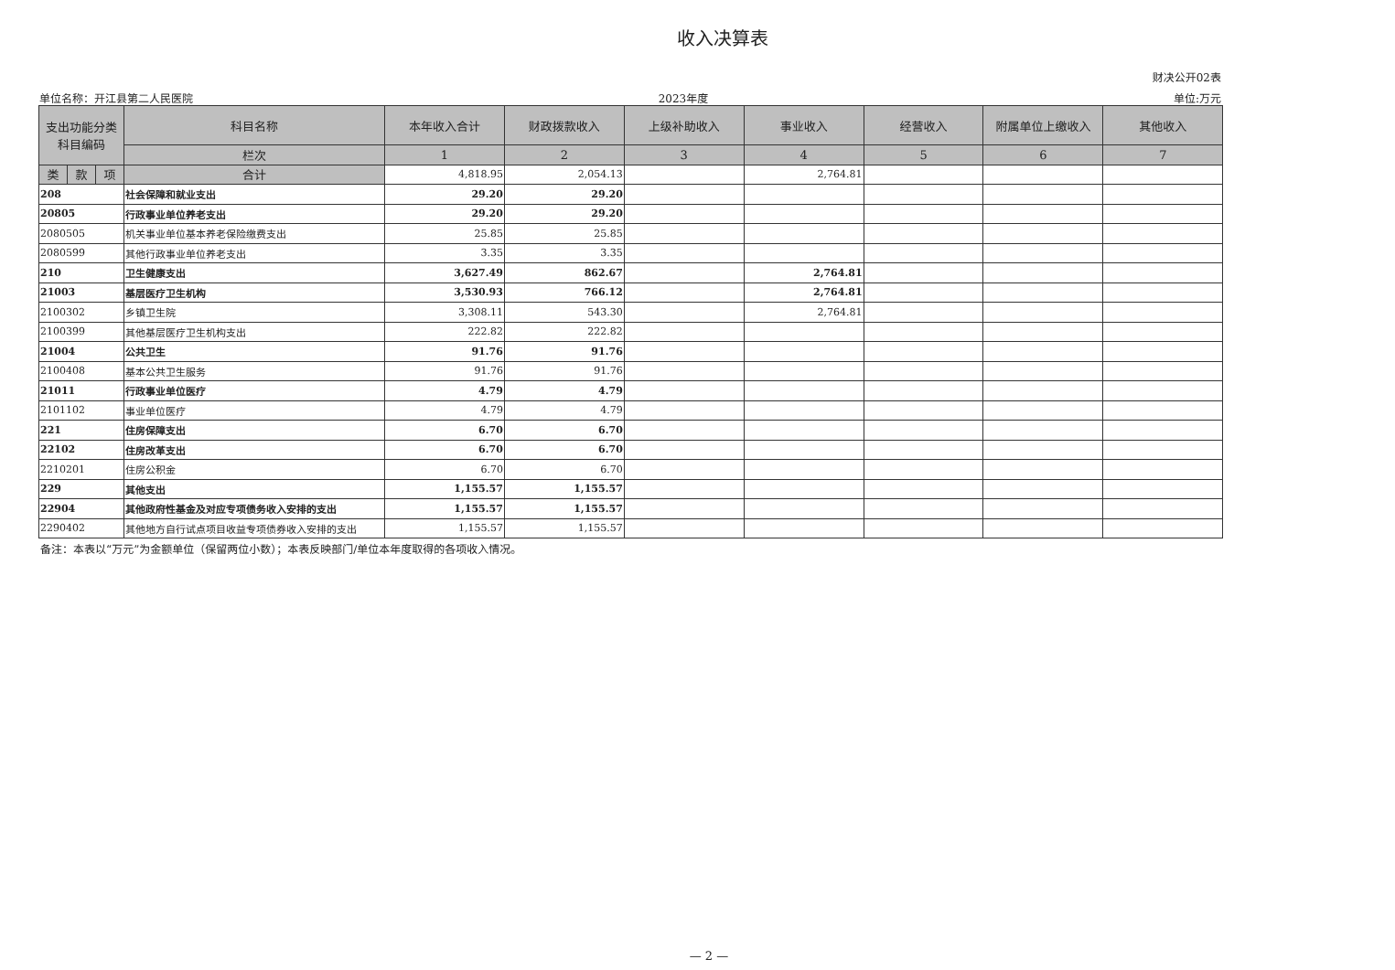收入决算表
财决公开02表
单位名称：开江县第二人民医院 2023年度 单位:万元
| 支出功能分类 科目编码 | | | 科目名称 | 本年收入合计 | 财政拨款收入 | 上级补助收入 | 事业收入 | 经营收入 | 附属单位上缴收入 | 其他收入 |
| --- | --- | --- | --- | --- | --- | --- | --- | --- | --- | --- |
| | | | 栏次 | 1 | 2 | 3 | 4 | 5 | 6 | 7 |
| 类 | 款 | 项 | 合计 | 4,818.95 | 2,054.13 | | 2,764.81 | | | |
| 208 | | | 社会保障和就业支出 | 29.20 | 29.20 | | | | | |
| 20805 | | | 行政事业单位养老支出 | 29.20 | 29.20 | | | | | |
| 2080505 | | | 机关事业单位基本养老保险缴费支出 | 25.85 | 25.85 | | | | | |
| 2080599 | | | 其他行政事业单位养老支出 | 3.35 | 3.35 | | | | | |
| 210 | | | 卫生健康支出 | 3,627.49 | 862.67 | | 2,764.81 | | | |
| 21003 | | | 基层医疗卫生机构 | 3,530.93 | 766.12 | | 2,764.81 | | | |
| 2100302 | | | 乡镇卫生院 | 3,308.11 | 543.30 | | 2,764.81 | | | |
| 2100399 | | | 其他基层医疗卫生机构支出 | 222.82 | 222.82 | | | | | |
| 21004 | | | 公共卫生 | 91.76 | 91.76 | | | | | |
| 2100408 | | | 基本公共卫生服务 | 91.76 | 91.76 | | | | | |
| 21011 | | | 行政事业单位医疗 | 4.79 | 4.79 | | | | | |
| 2101102 | | | 事业单位医疗 | 4.79 | 4.79 | | | | | |
| 221 | | | 住房保障支出 | 6.70 | 6.70 | | | | | |
| 22102 | | | 住房改革支出 | 6.70 | 6.70 | | | | | |
| 2210201 | | | 住房公积金 | 6.70 | 6.70 | | | | | |
| 229 | | | 其他支出 | 1,155.57 | 1,155.57 | | | | | |
| 22904 | | | 其他政府性基金及对应专项债务收入安排的支出 | 1,155.57 | 1,155.57 | | | | | |
| 2290402 | | | 其他地方自行试点项目收益专项债券收入安排的支出 | 1,155.57 | 1,155.57 | | | | | |
备注：本表以“万元”为金额单位（保留两位小数）；本表反映部门/单位本年度取得的各项收入情况。
— 2 —